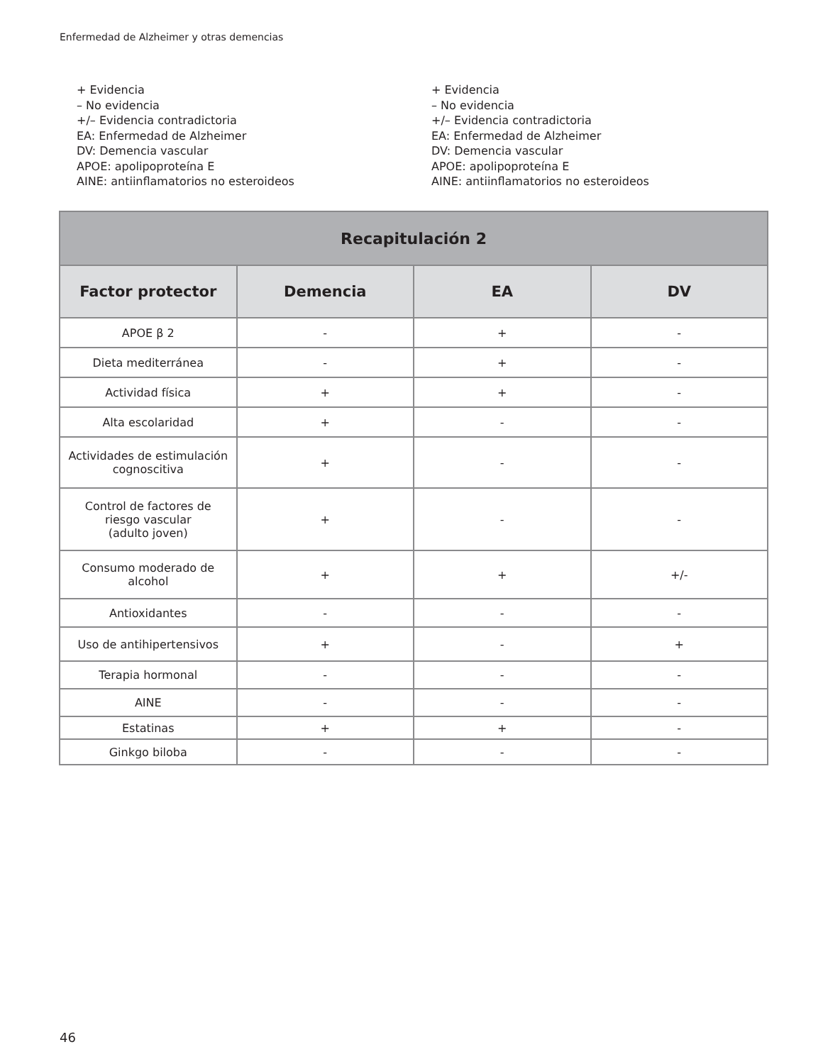Enfermedad de Alzheimer y otras demencias
+ Evidencia
– No evidencia
+/– Evidencia contradictoria
EA: Enfermedad de Alzheimer
DV: Demencia vascular
APOE: apolipoproteína E
AINE: antiinflamatorios no esteroideos
+ Evidencia
– No evidencia
+/– Evidencia contradictoria
EA: Enfermedad de Alzheimer
DV: Demencia vascular
APOE: apolipoproteína E
AINE: antiinflamatorios no esteroideos
| Recapitulación 2 | | | |
| --- | --- | --- | --- |
| Factor protector | Demencia | EA | DV |
| APOE β 2 | - | + | - |
| Dieta mediterránea | - | + | - |
| Actividad física | + | + | - |
| Alta escolaridad | + | - | - |
| Actividades de estimulación cognoscitiva | + | - | - |
| Control de factores de riesgo vascular (adulto joven) | + | - | - |
| Consumo moderado de alcohol | + | + | +/- |
| Antioxidantes | - | - | - |
| Uso de antihipertensivos | + | - | + |
| Terapia hormonal | - | - | - |
| AINE | - | - | - |
| Estatinas | + | + | - |
| Ginkgo biloba | - | - | - |
46